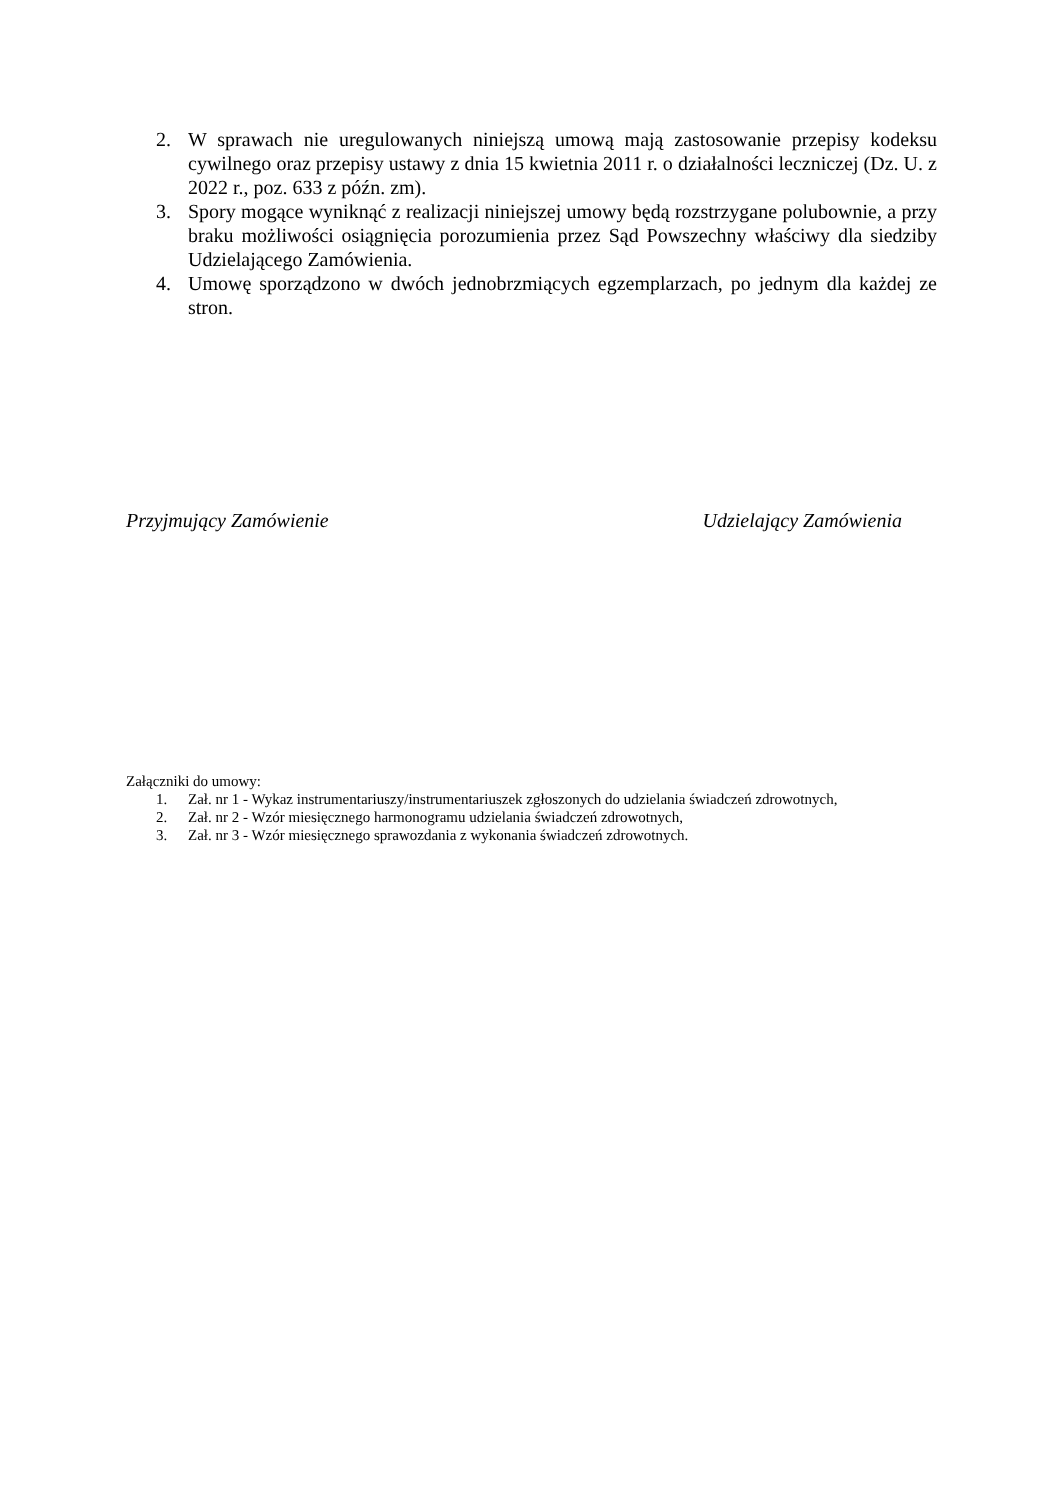2. W sprawach nie uregulowanych niniejszą umową mają zastosowanie przepisy kodeksu cywilnego oraz przepisy ustawy z dnia 15 kwietnia 2011 r. o działalności leczniczej (Dz. U. z 2022 r., poz. 633 z późn. zm).
3. Spory mogące wyniknąć z realizacji niniejszej umowy będą rozstrzygane polubownie, a przy braku możliwości osiągnięcia porozumienia przez Sąd Powszechny właściwy dla siedziby Udzielającego Zamówienia.
4. Umowę sporządzono w dwóch jednobrzmiących egzemplarzach, po jednym dla każdej ze stron.
Przyjmujący Zamówienie Udzielający Zamówienia
Załączniki do umowy:
1. Zał. nr 1 - Wykaz instrumentariuszy/instrumentariuszek zgłoszonych do udzielania świadczeń zdrowotnych,
2. Zał. nr 2 - Wzór miesięcznego harmonogramu udzielania świadczeń zdrowotnych,
3. Zał. nr 3 - Wzór miesięcznego sprawozdania z wykonania świadczeń zdrowotnych.